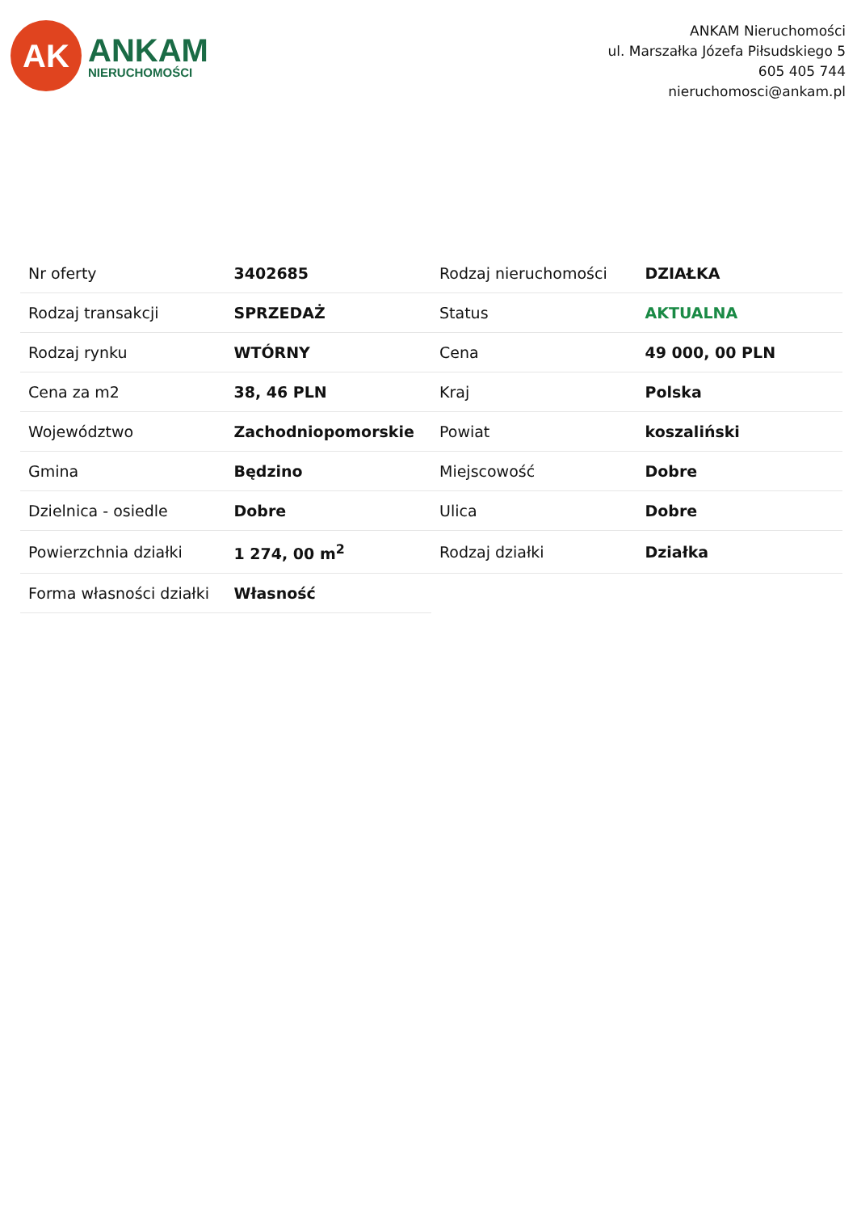AK
ANKAM
NIERUCHOMOŚCI
ANKAM Nieruchomości
ul. Marszałka Józefa Piłsudskiego 5
605 405 744
nieruchomosci@ankam.pl
| Nr oferty | 3402685 | Rodzaj nieruchomości | DZIAŁKA |
| Rodzaj transakcji | SPRZEDAŻ | Status | AKTUALNA |
| Rodzaj rynku | WTÓRNY | Cena | 49 000, 00 PLN |
| Cena za m2 | 38, 46 PLN | Kraj | Polska |
| Województwo | Zachodniopomorskie | Powiat | koszaliński |
| Gmina | Będzino | Miejscowość | Dobre |
| Dzielnica - osiedle | Dobre | Ulica | Dobre |
| Powierzchnia działki | 1 274, 00 m<sup>2</sup> | Rodzaj działki | Działka |
| Forma własności działki | Własność | | |